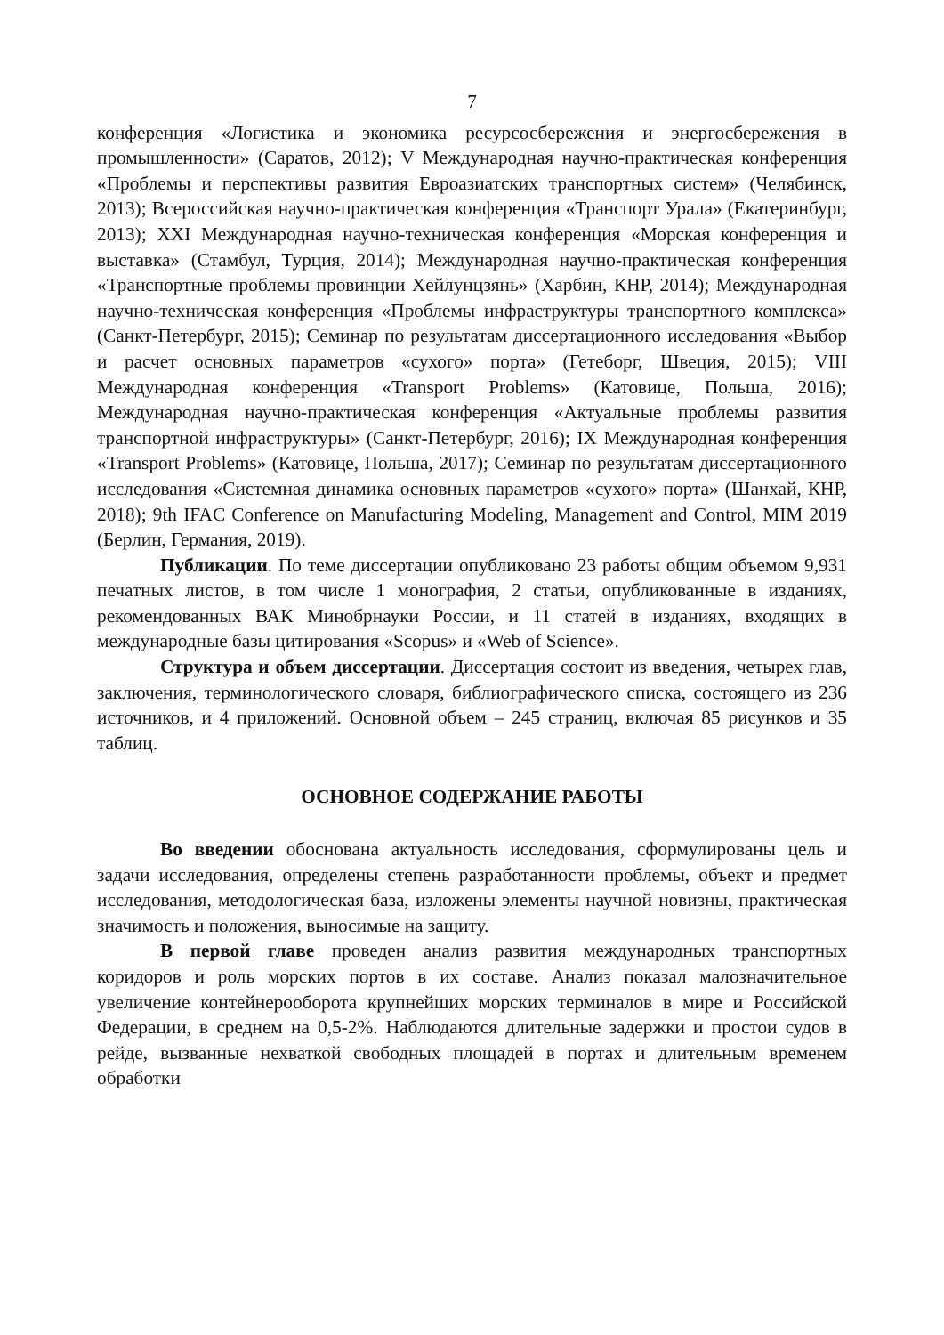7
конференция «Логистика и экономика ресурсосбережения и энергосбережения в промышленности» (Саратов, 2012); V Международная научно-практическая конференция «Проблемы и перспективы развития Евроазиатских транспортных систем» (Челябинск, 2013); Всероссийская научно-практическая конференция «Транспорт Урала» (Екатеринбург, 2013); XXI Международная научно-техническая конференция «Морская конференция и выставка» (Стамбул, Турция, 2014); Международная научно-практическая конференция «Транспортные проблемы провинции Хейлунцзянь» (Харбин, КНР, 2014); Международная научно-техническая конференция «Проблемы инфраструктуры транспортного комплекса» (Санкт-Петербург, 2015); Семинар по результатам диссертационного исследования «Выбор и расчет основных параметров «сухого» порта» (Гетеборг, Швеция, 2015); VIII Международная конференция «Transport Problems» (Катовице, Польша, 2016); Международная научно-практическая конференция «Актуальные проблемы развития транспортной инфраструктуры» (Санкт-Петербург, 2016); IX Международная конференция «Transport Problems» (Катовице, Польша, 2017); Семинар по результатам диссертационного исследования «Системная динамика основных параметров «сухого» порта» (Шанхай, КНР, 2018); 9th IFAC Conference on Manufacturing Modeling, Management and Control, MIM 2019 (Берлин, Германия, 2019).
Публикации. По теме диссертации опубликовано 23 работы общим объемом 9,931 печатных листов, в том числе 1 монография, 2 статьи, опубликованные в изданиях, рекомендованных ВАК Минобрнауки России, и 11 статей в изданиях, входящих в международные базы цитирования «Scopus» и «Web of Science».
Структура и объем диссертации. Диссертация состоит из введения, четырех глав, заключения, терминологического словаря, библиографического списка, состоящего из 236 источников, и 4 приложений. Основной объем – 245 страниц, включая 85 рисунков и 35 таблиц.
ОСНОВНОЕ СОДЕРЖАНИЕ РАБОТЫ
Во введении обоснована актуальность исследования, сформулированы цель и задачи исследования, определены степень разработанности проблемы, объект и предмет исследования, методологическая база, изложены элементы научной новизны, практическая значимость и положения, выносимые на защиту.
В первой главе проведен анализ развития международных транспортных коридоров и роль морских портов в их составе. Анализ показал малозначительное увеличение контейнерооборота крупнейших морских терминалов в мире и Российской Федерации, в среднем на 0,5-2%. Наблюдаются длительные задержки и простои судов в рейде, вызванные нехваткой свободных площадей в портах и длительным временем обработки